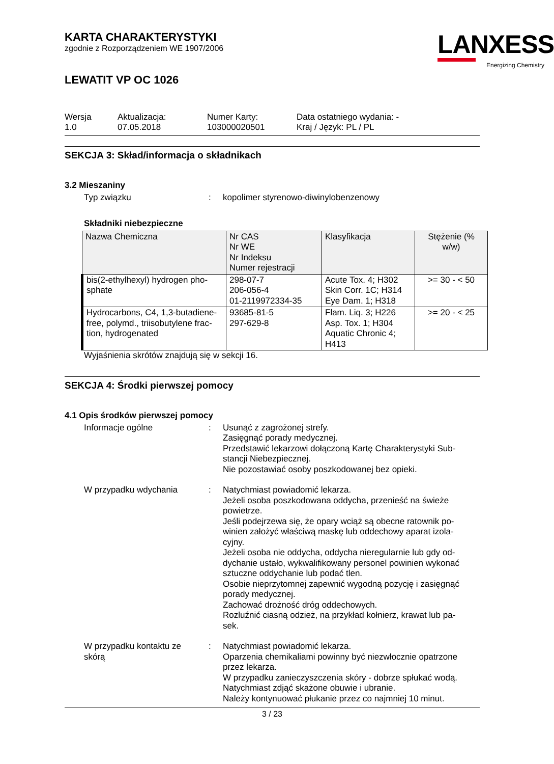LANXESS
Energizing Chemistry
KARTA CHARAKTERYSTYKI
zgodnie z Rozporządzeniem WE 1907/2006
LEWATIT VP OC 1026
Wersja
1.0
Aktualizacja:
07.05.2018
Numer Karty:
103000020501
Data ostatniego wydania: -
Kraj / Język: PL / PL
SEKCJA 3: Skład/informacja o składnikach
3.2 Mieszaniny
Typ związku : kopolimer styrenowo-diwinylobenzenowy
Składniki niebezpieczne
| Nazwa Chemiczna | Nr CAS Nr WE Nr Indeksu Numer rejestracji | Klasyfikacja | Stężenie (% w/w) |
| --- | --- | --- | --- |
| bis(2-ethylhexyl) hydrogen pho- sphate | 298-07-7 206-056-4 01-2119972334-35 | Acute Tox. 4; H302 Skin Corr. 1C; H314 Eye Dam. 1; H318 | >= 30 - < 50 |
| Hydrocarbons, C4, 1,3-butadiene- free, polymd., triisobutylene frac- tion, hydrogenated | 93685-81-5 297-629-8 | Flam. Liq. 3; H226 Asp. Tox. 1; H304 Aquatic Chronic 4; H413 | >= 20 - < 25 |
Wyjaśnienia skrótów znajdują się w sekcji 16.
SEKCJA 4: Środki pierwszej pomocy
4.1 Opis środków pierwszej pomocy
Informacje ogólne : Usunąć z zagrożonej strefy.
Zasięgnąć porady medycznej.
Przedstawić lekarzowi dołączoną Kartę Charakterystyki Sub-
stancji Niebezpiecznej.
Nie pozostawiać osoby poszkodowanej bez opieki.
W przypadku wdychania : Natychmiast powiadomić lekarza.
Jeżeli osoba poszkodowana oddycha, przenieść na świeże
powietrze.
Jeśli podejrzewa się, że opary wciąż są obecne ratownik po-
winien założyć właściwą maskę lub oddechowy aparat izola-
cyjny.
Jeżeli osoba nie oddycha, oddycha nieregularnie lub gdy od-
dychanie ustało, wykwalifikowany personel powinien wykonać
sztuczne oddychanie lub podać tlen.
Osobie nieprzytomnej zapewnić wygodną pozycję i zasięgnąć
porady medycznej.
Zachować drożność dróg oddechowych.
Rozluźnić ciasną odzież, na przykład kołnierz, krawat lub pa-
sek.
W przypadku kontaktu ze
skórą
: Natychmiast powiadomić lekarza.
Oparzenia chemikaliami powinny być niezwłocznie opatrzone
przez lekarza.
W przypadku zanieczyszczenia skóry - dobrze spłukać wodą.
Natychmiast zdjąć skażone obuwie i ubranie.
Należy kontynuować płukanie przez co najmniej 10 minut.
3 / 23